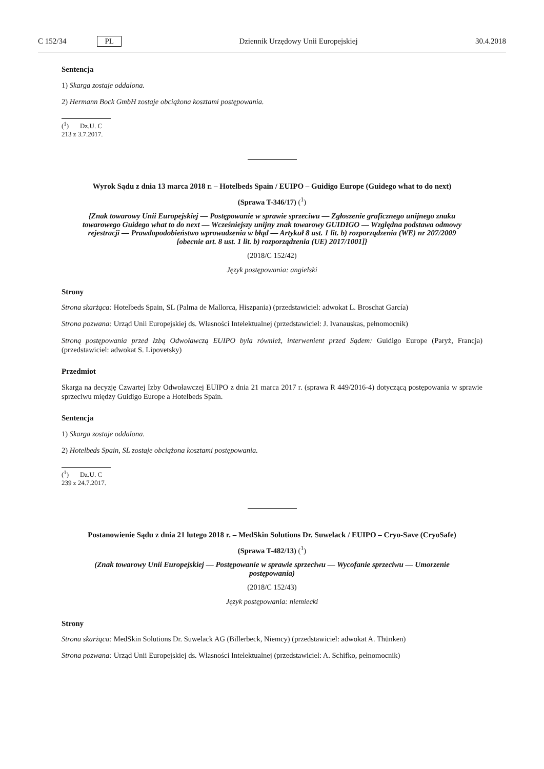C 152/34 PL Dziennik Urzędowy Unii Europejskiej 30.4.2018
Sentencja
1) Skarga zostaje oddalona.
2) Hermann Bock GmbH zostaje obciążona kosztami postępowania.
(<sup>1</sup>) Dz.U. C 213 z 3.7.2017.
Wyrok Sądu z dnia 13 marca 2018 r. – Hotelbeds Spain / EUIPO – Guidigo Europe (Guidego what to do next)
(Sprawa T-346/17) (<sup>1</sup>)
{Znak towarowy Unii Europejskiej — Postępowanie w sprawie sprzeciwu — Zgłoszenie graficznego unijnego znaku towarowego Guidego what to do next — Wcześniejszy unijny znak towarowy GUIDIGO — Względna podstawa odmowy rejestracji — Prawdopodobieństwo wprowadzenia w błąd — Artykuł 8 ust. 1 lit. b) rozporządzenia (WE) nr 207/2009 [obecnie art. 8 ust. 1 lit. b) rozporządzenia (UE) 2017/1001]}
(2018/C 152/42)
Język postępowania: angielski
Strony
Strona skarżąca: Hotelbeds Spain, SL (Palma de Mallorca, Hiszpania) (przedstawiciel: adwokat L. Broschat García)
Strona pozwana: Urząd Unii Europejskiej ds. Własności Intelektualnej (przedstawiciel: J. Ivanauskas, pełnomocnik)
Stroną postępowania przed Izbą Odwoławczą EUIPO była również, interwenient przed Sądem: Guidigo Europe (Paryż, Francja) (przedstawiciel: adwokat S. Lipovetsky)
Przedmiot
Skarga na decyzję Czwartej Izby Odwoławczej EUIPO z dnia 21 marca 2017 r. (sprawa R 449/2016-4) dotyczącą postępowania w sprawie sprzeciwu między Guidigo Europe a Hotelbeds Spain.
Sentencja
1) Skarga zostaje oddalona.
2) Hotelbeds Spain, SL zostaje obciążona kosztami postępowania.
(<sup>1</sup>) Dz.U. C 239 z 24.7.2017.
Postanowienie Sądu z dnia 21 lutego 2018 r. – MedSkin Solutions Dr. Suwelack / EUIPO – Cryo-Save (CryoSafe)
(Sprawa T-482/13) (<sup>1</sup>)
(Znak towarowy Unii Europejskiej — Postępowanie w sprawie sprzeciwu — Wycofanie sprzeciwu — Umorzenie postępowania)
(2018/C 152/43)
Język postępowania: niemiecki
Strony
Strona skarżąca: MedSkin Solutions Dr. Suwelack AG (Billerbeck, Niemcy) (przedstawiciel: adwokat A. Thünken)
Strona pozwana: Urząd Unii Europejskiej ds. Własności Intelektualnej (przedstawiciel: A. Schifko, pełnomocnik)